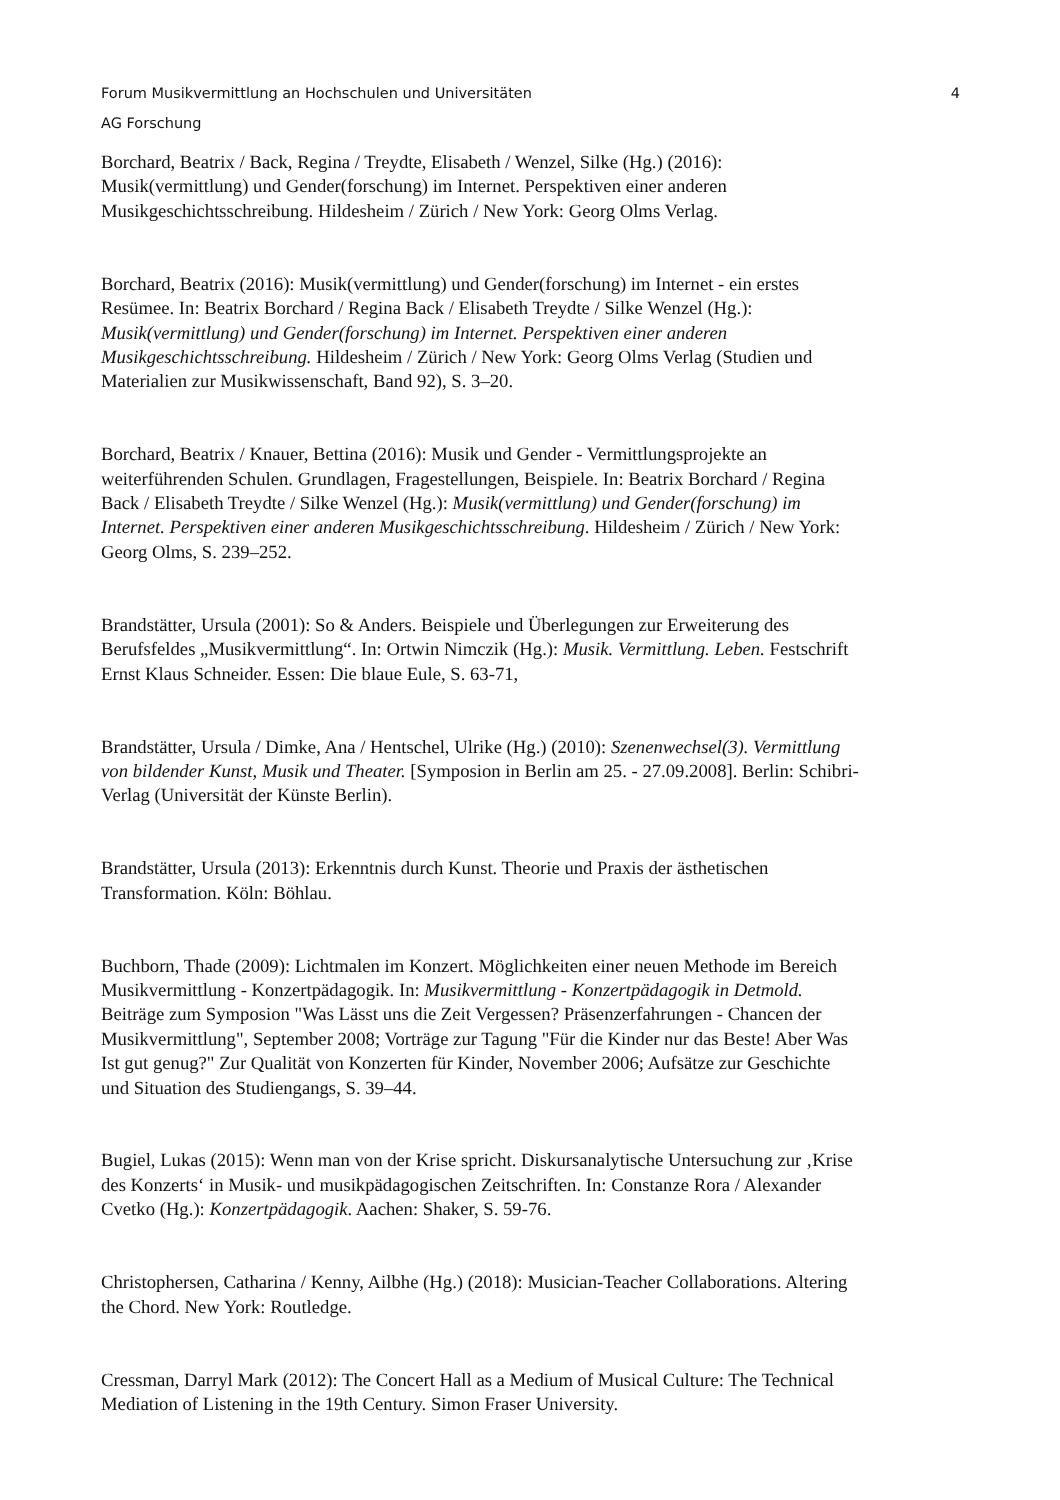Forum Musikvermittlung an Hochschulen und Universitäten 4
AG Forschung
Borchard, Beatrix / Back, Regina / Treydte, Elisabeth / Wenzel, Silke (Hg.) (2016):
Musik(vermittlung) und Gender(forschung) im Internet. Perspektiven einer anderen
Musikgeschichtsschreibung. Hildesheim / Zürich / New York: Georg Olms Verlag.
Borchard, Beatrix (2016): Musik(vermittlung) und Gender(forschung) im Internet - ein erstes
Resümee. In: Beatrix Borchard / Regina Back / Elisabeth Treydte / Silke Wenzel (Hg.):
Musik(vermittlung) und Gender(forschung) im Internet. Perspektiven einer anderen
Musikgeschichtsschreibung. Hildesheim / Zürich / New York: Georg Olms Verlag (Studien und
Materialien zur Musikwissenschaft, Band 92), S. 3–20.
Borchard, Beatrix / Knauer, Bettina (2016): Musik und Gender - Vermittlungsprojekte an
weiterführenden Schulen. Grundlagen, Fragestellungen, Beispiele. In: Beatrix Borchard / Regina
Back / Elisabeth Treydte / Silke Wenzel (Hg.): Musik(vermittlung) und Gender(forschung) im
Internet. Perspektiven einer anderen Musikgeschichtsschreibung. Hildesheim / Zürich / New York:
Georg Olms, S. 239–252.
Brandstätter, Ursula (2001): So & Anders. Beispiele und Überlegungen zur Erweiterung des
Berufsfeldes „Musikvermittlung“. In: Ortwin Nimczik (Hg.): Musik. Vermittlung. Leben. Festschrift
Ernst Klaus Schneider. Essen: Die blaue Eule, S. 63-71,
Brandstätter, Ursula / Dimke, Ana / Hentschel, Ulrike (Hg.) (2010): Szenenwechsel(3). Vermittlung
von bildender Kunst, Musik und Theater. [Symposion in Berlin am 25. - 27.09.2008]. Berlin: Schibri-
Verlag (Universität der Künste Berlin).
Brandstätter, Ursula (2013): Erkenntnis durch Kunst. Theorie und Praxis der ästhetischen
Transformation. Köln: Böhlau.
Buchborn, Thade (2009): Lichtmalen im Konzert. Möglichkeiten einer neuen Methode im Bereich
Musikvermittlung - Konzertpädagogik. In: Musikvermittlung - Konzertpädagogik in Detmold.
Beiträge zum Symposion "Was Lässt uns die Zeit Vergessen? Präsenzerfahrungen - Chancen der
Musikvermittlung", September 2008; Vorträge zur Tagung "Für die Kinder nur das Beste! Aber Was
Ist gut genug?" Zur Qualität von Konzerten für Kinder, November 2006; Aufsätze zur Geschichte
und Situation des Studiengangs, S. 39–44.
Bugiel, Lukas (2015): Wenn man von der Krise spricht. Diskursanalytische Untersuchung zur ‚Krise
des Konzerts‘ in Musik- und musikpädagogischen Zeitschriften. In: Constanze Rora / Alexander
Cvetko (Hg.): Konzertpädagogik. Aachen: Shaker, S. 59-76.
Christophersen, Catharina / Kenny, Ailbhe (Hg.) (2018): Musician-Teacher Collaborations. Altering
the Chord. New York: Routledge.
Cressman, Darryl Mark (2012): The Concert Hall as a Medium of Musical Culture: The Technical
Mediation of Listening in the 19th Century. Simon Fraser University.